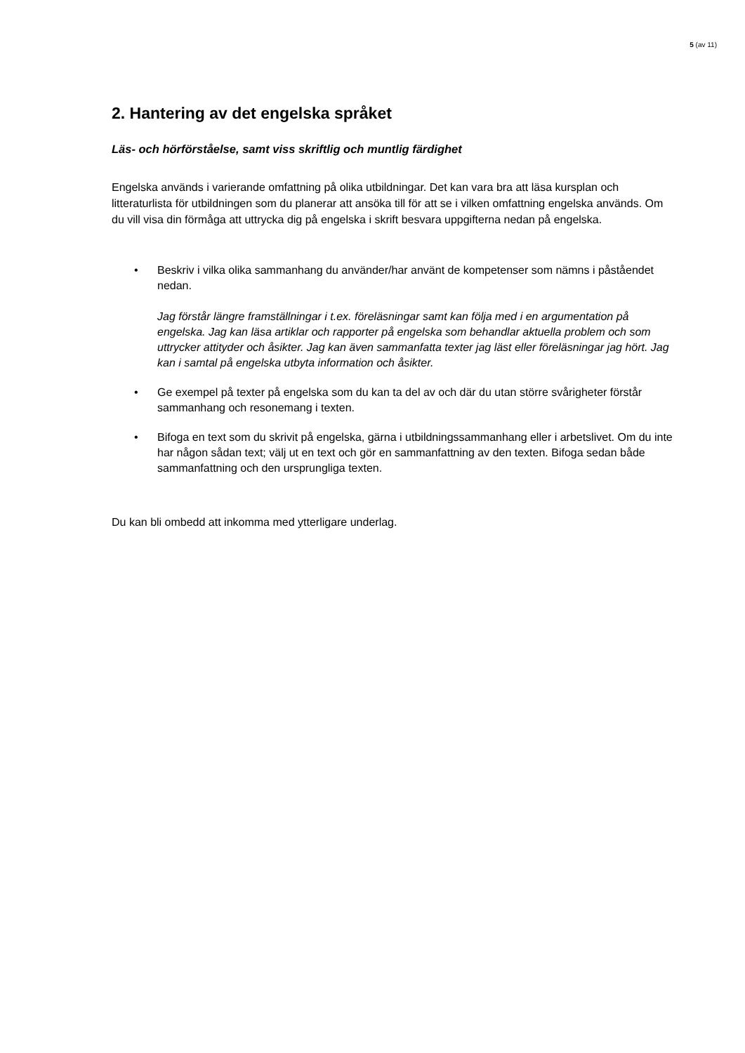5 (av 11)
2. Hantering av det engelska språket
Läs- och hörförståelse, samt viss skriftlig och muntlig färdighet
Engelska används i varierande omfattning på olika utbildningar. Det kan vara bra att läsa kursplan och litteraturlista för utbildningen som du planerar att ansöka till för att se i vilken omfattning engelska används. Om du vill visa din förmåga att uttrycka dig på engelska i skrift besvara uppgifterna nedan på engelska.
• Beskriv i vilka olika sammanhang du använder/har använt de kompetenser som nämns i påståendet nedan.
Jag förstår längre framställningar i t.ex. föreläsningar samt kan följa med i en argumentation på engelska. Jag kan läsa artiklar och rapporter på engelska som behandlar aktuella problem och som uttrycker attityder och åsikter. Jag kan även sammanfatta texter jag läst eller föreläsningar jag hört. Jag kan i samtal på engelska utbyta information och åsikter.
• Ge exempel på texter på engelska som du kan ta del av och där du utan större svårigheter förstår sammanhang och resonemang i texten.
• Bifoga en text som du skrivit på engelska, gärna i utbildningssammanhang eller i arbetslivet. Om du inte har någon sådan text; välj ut en text och gör en sammanfattning av den texten. Bifoga sedan både sammanfattning och den ursprungliga texten.
Du kan bli ombedd att inkomma med ytterligare underlag.